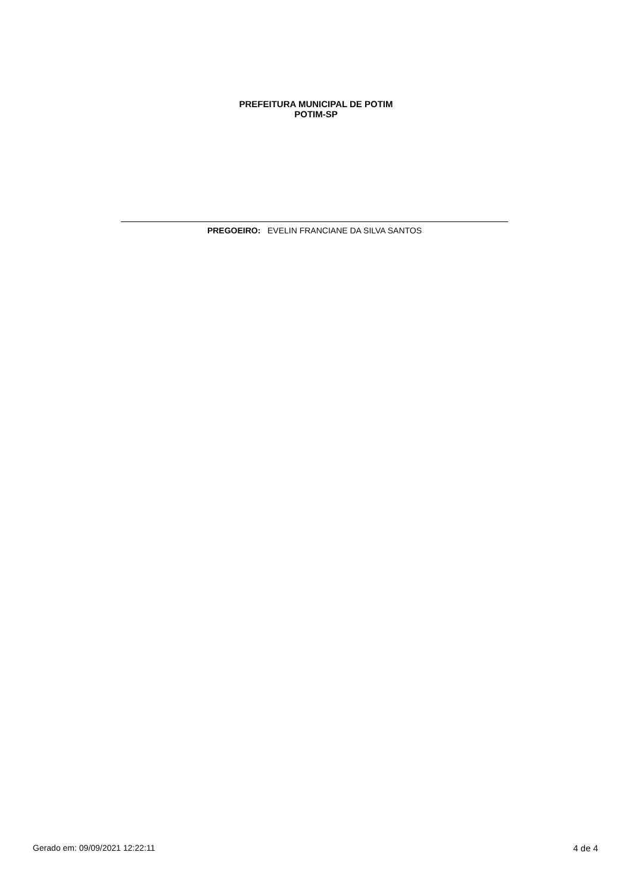PREFEITURA MUNICIPAL DE POTIM
POTIM-SP
PREGOEIRO: EVELIN FRANCIANE DA SILVA SANTOS
Gerado em: 09/09/2021 12:22:11 4 de 4